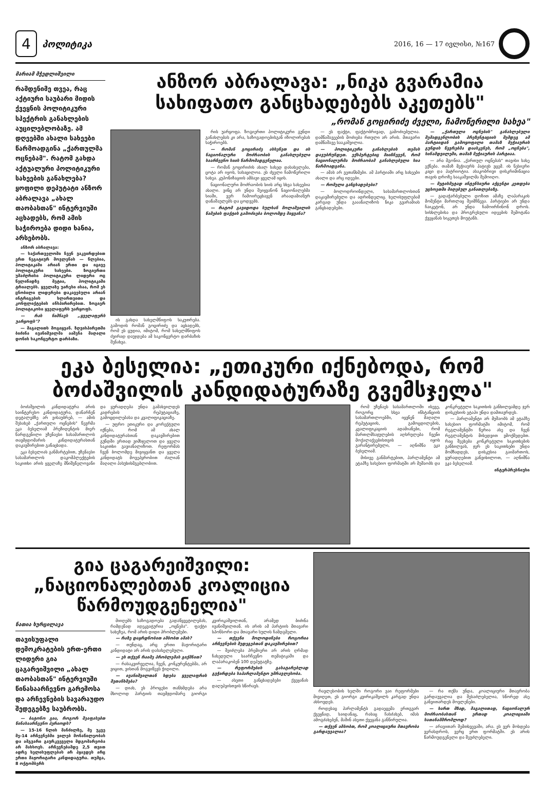4
პოლიტიკა
2016, 16 — 17 ივლისი, №167
მარიამ მჭედლიშვილი
რამდენიმე თვეა, რაც აქტიური საუბარი მიდის ქვეყნის პოლიტიკური სპექტრის განახლების აუცილებლობაზე. ამ დღეებში ახალი სახეები წარმოადგინა „ქართულმა ოცნებამ". რატომ გახდა აქტუალური პოლიტიკური სახეების განახლება? ყოფილი დეპუტატი ანზორ აბრალავა „ახალ თაობასთან" ინტერვიუში აცხადებს, რომ ამის საჭიროება დიდი ხანია, არსებობს.
ანზორ აბრალავა:
— საქართველოში ჩვენ ვაკვირდებით ერთ ნეგატიურ მოვლენას — წლებია, პოლიტიკაში არიან ერთი და იგივე პოლიტიკური სახეები. ზოგიერთი უმაძღრისი პოლიტიკური ლიდერი ოც წელიწადზე მეტია, პოლიტიკაში ტრიალებს. ყველაზე უარესი ისაა, რომ ეს ცნობილი ლიდერები დაკავებული არიან ინტრიგების ხლართვითა და კონფლიქტების ინსპირირებით. ზოგიერ პოლიტიკოსი ყველაფერს უარყოფს.
— რას ნიშნავს „ყველაფერს უარყოფს"?
— მაგალითს მოგიყვან. ზღვისპირეთში ბიძინა ივანიშვილმა ააშენა მაღალი დონის საკონცერტო დარბაზი.
ანზორ აბრალავა: „ნიკა გვარამია სახიფათო განცხადებებს აკეთებს"
„რომან გოცირიძე ძველი, ჩამოწერილი სახეა"
ის გახდა სახელმწიფოს საკუთრება. გამოდის რომან გოცირიძე და აცხადებს, რომ ეს ცუდია, იმიტომ, რომ სახელმწიფოს ძვირად დაუჯდება ამ საკონცერტო დარბაზის შენახვა.
რის უარყოფა. ზოგიერთი პოლიტიკური გუნდი განახლებას კი არა, საზოგადოებისგან იზოლირებას საჭიროებს.
— რომან გოცირიძე ახსენეთ და ის ნაციონალური მოძრაობის განახლებული საარჩევნო სიის წარმომადგენელია.
— რომან გოცირიძის ახალ სახედ დასახელება, ცოტა არ იყოს, სასაცილოა. ეს ძველი ჩამოწერილი სახეა. კუპონიზაციის ამბავი ყველამ იცის.
ნაციონალური მოძრაობის სიის არც სხვა სახეებია ახალი. ვინც არ უნდა შეიყვანონ ნაციონალებმა სიაში, ვერ ჩამოირეცხავენ არაადამიანურ დანაშაულებს და ცოდვებს.
— რატომ გავიდოდა სულხან მოლაშვილის წამების ფაქტის გამოძიება ბოლომდე მიყვანა?
— ეს ფაქტი, ფაქტობრივად, გამოძიებულია. დამნაშავეების მოძიება რთული არ არის. მთავარი დამნაშავე სააკაშვილია.
— პოლიტიკური განახლების თემას დავუბრუნდეთ. ექსპერტებიც მიიჩნევენ, რომ ნაციონალურმა მოძრაობამ განახლებული სია წარმოადგინა.
— ამას არ ვეთანხმები. ამ პარტიაში არც სახეები ახალი და არც იდეები.
— რომელი განცხადებები?
— ბოლოდროინდელი, სასამართლოსთან დაკავშირებული და ადრინდელიც. ხელისუფლებამ კარგად უნდა გააანალიზოს ნიკა გვარამიას განცხადებები.
— „ქართული ოცნების" განახლებული შემადგენლობის პრეზენტაციის შემდეგ ამ პარტიიდან გამოყოფილი თამაზ მეჭიაურის გუნდის წევრებმა დაასკვნეს, რომ „ოცნება", სინამდვილეში, თამაზ მეჭიაურის პარტიაა.
— არა მგონია. „ქართულ ოცნებას" თავისი სახე ექნება. თამაზ მეჭიაურს პატივს ვცემ. ის ნესიერი კაცი და პატრიოტია. ასაკობრივი დისკრიმინაცია თავის დროზე სააკაშვილმა შემოიღო.
— მეტისმეტად ინტენსიური აქცენტი კეთდება უცხოეთში მიღებულ განათლებაზე.
— გადაჭარბებული დოზით ამაზე ლაპარაკის მომენტი მართლაც შეიმჩნევა. პარტიები არ უნდა ჩაიკეტონ, არ უნდა ჩამოირჩინონ დროს. სისხლებისა და პროგრესული იდეების შემოტანა ქვეყანას სიკეთეს მოუტანს.
ეკა ბესელია: „ეთიკური იქნებოდა, რომ ბოძაშვილის კანდიდატურაზე გვემსჯელა"
ბოძაშვილის კანდიდატურა არის საინტერესო კანდიდატურა, დანარჩენ დეტალებზე არ ვისაუბრებ, — ამის შესახებ „ქართული ოცნების" წევრმა ეკა ბესელიამ პრეზიდენტის მიერ წარდგენილი უზენაესი სასამართლოს თავმჯდომარის კანდიდატურასთან დაკავშირებით განაცხადა.
ეკა ბესელიას განმარტებით, უზენაესი სასამართლოს დაკომპლექტების საკითხი არის ყველაზე მნიშვნელოვანი და ყურადღება უნდა გამახვილდეს კადრების რეპუტაციაზე, გამოცდილებასა და კვალიფიკაციაზე.
— უფრო ეთიკური და კორექტული იქნება, რომ ამ ახალ კანდიდატურასთან დაკავშირებით გუნდში ერთად ვიმსჯელოთ და ყველა საკითხი გავიანალიზოთ. რეფორმას ჩვენ ბოლომდე მივიყვანთ და ყველა კანდიდატს მოვეპყრობით ძალიან მაღალი პასუხისმგებლობით.
რომ უზენაეს სასამართლოში ისევე, როგორც სხვა ინსტანციის სასამართლოებში, იყვნენ მაღალი რეპუტაციის, გამოცდილების, კვალიფიკაციის ადამიანები, რომ მართლმსაჯულების აღსრულება ჩვენი მოქალაქეებისთვის იყოს გარანტირებული, — აღნიშნა ეკა ბესელიამ.
მისივე განმარტებით, პარლამენტი ამ ეტაპზე სასესიო ფორმატში არ მუშაობს და კონკრეტული საკითხის განხილვამდე ჯერ დისკუსიის ეტაპი უნდა დამთავრდეს.
— პარლამენტი არ მუშაობს ამ ეტაპზე სასესიო ფორმატში იმიტომ, რომ რეგლამენტში წერია ასე და ჩვენ რეგლამენტის მიხედვით ვმოქმედებთ. რაც შეეხება კონკრეტული საკითხების განხილვას, ჯერ ეს საკითხები უნდა მომზადდეს, დისკუსია გაიმართოს, ყურადღებით განვიხილოთ, — აღნიშნა ეკა ბესელიამ.
ინტერპრესნიუსი
გია ცაგარეიშვილი: „ნაციონალებთან კოალიცია წარმოუდგენელია"
ნათია ხურცილავა
თავისუფალი დემოკრატების ერთ-ერთი ლიდერი გია ცაგარეიშვილი „ახალ თაობასთან" ინტერვიუში წინასაარჩევნო გარემოსა და არჩევნების სავარაუდო შედეგებზე საუბრობს.
— ბატონო გია, როგორ შეაფასებთ წინასაარჩევნო პერიოდს?
— 15-16 წლის მანძილზე, მე უკვე მე-14 არჩევნებში ვილებ მონაწილეობას და ამგვარი გაურკვეველი მდგომარეობა არ მახსოვს. არჩევნებამდე 2,5 თვით ადრე ხელისუფლებას არ ჰყავდეს არც ერთი მაჟორიტარი კანდიდატურა. თუმცა, 8 ოქტომბერს
მიიღებს საზოგადოება გადაწყვეტილებას, რამდენად ადეკვატურია „ოცნება". ფაქტი სახეზეა, რომ არის დიდი პრობლემები.
— რაზე დაყრდნობით ამბობთ ამას?
— თუნდაც, არც ერთი მაჟორიტარი კანდიდატი არ არის დასახელებული.
— ეს თქვენ რაიმე პრობლემას გიქმნით?
— რასაკვირველია, ჩვენ, კონკურენტებმა, არ ვიცით, ვისთან მოგვიწევს ჭიდილი.
— ივანიშვილთან ხდება ყველაფრის შეთანხმება?
— დიახ, ეს პროცესი თანხმდება არა მხოლოდ პარტიის თავმჯდომარე გიორგი კვირიკაშვილთან, არამედ ბიძინა ივანიშვილთან. ის არის ამ პარტიის მთავარი სპონსორი და მთავარი სულის ჩამდგმელი.
— თქვენი მოლოდინები როგორია არჩევნების შედეგებთან დაკავშირებით?
— შეიძლება პრემიერი არ არის ღრმად ჩახედული საარჩევნო თემატიკაში და ლაპარაკობენ 100 დეპუტატზე.
— რეფორმების გასატარებლად გვჭირდება საპარლამენტო უმრავლესობა.
— ასეთი განცხადებები ქვეყანას დაღუპვისთვის სწირავს.
რავლესობის ხელში როგორი ვაი რეფორმები მივიღეთ, ეს გიორგი კვირიკაშვილს კარგად უნდა ახსოვდეს.
როდესაც პარლამენტს გადაეცემა ერთგვარ ქვეყნად, საიდანაც, რასაც ჩასძახებ, იმას ამოგძახებენ, მაშინ ასეთი ქვეყანა განწირულია.
— თქვენ ამბობთ, რომ კოალიციური მთავრობა გარდაუვალია?
— რა თქმა უნდა, კოალიციური მთავრობა გარდაუვალია და შესაძლებელია, სწორედ ასე განვითარდეს მოვლენები.
— ხართ მზად, მაგალითად, ნაციონალურ მოძრაობასთან ერთად კოალიციაში სათანამშრომლოდ?
— არავითარ შემთხვევაში, არა. ეს ვერ მოხდება ვერასდროს, ვერც ერთ ფორმატში. ეს არის წარმოუდგენელი და შეუძლებელი.